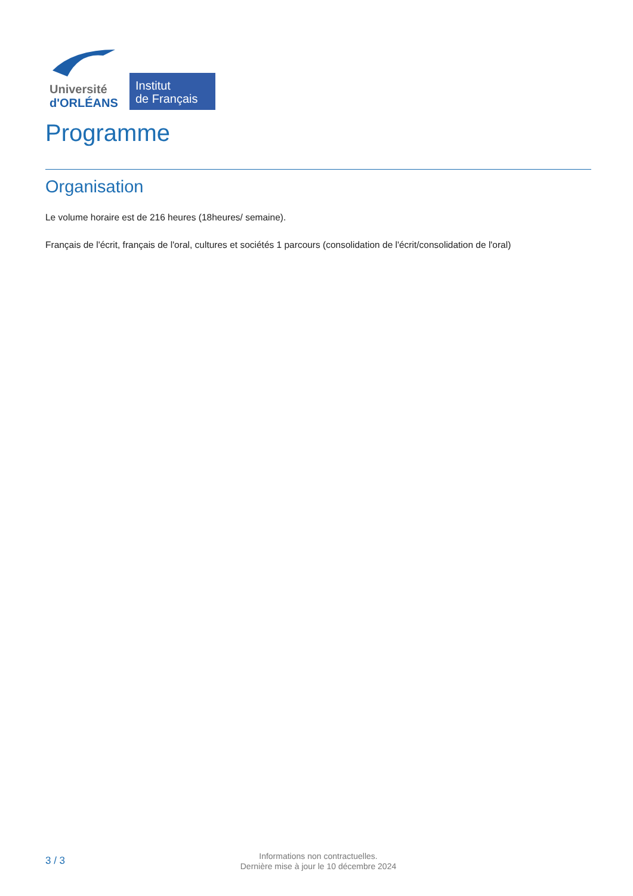Université
d'ORLÉANS
Institut
de Français
Programme
Organisation
Le volume horaire est de 216 heures (18heures/ semaine).
Français de l'écrit, français de l'oral, cultures et sociétés 1 parcours (consolidation de l'écrit/consolidation de l'oral)
3 / 3
Informations non contractuelles.
Dernière mise à jour le 10 décembre 2024